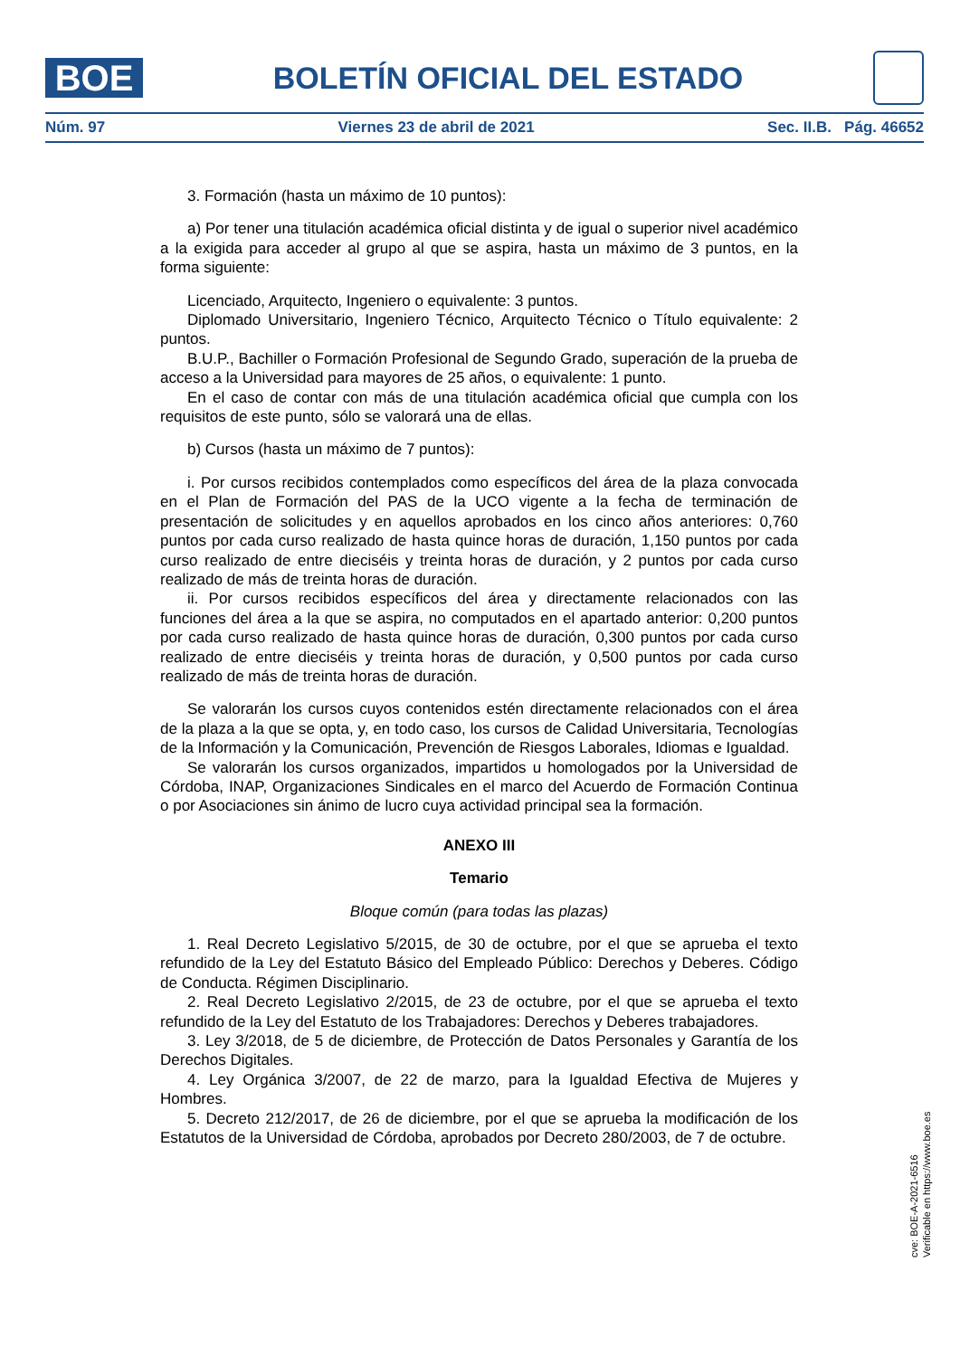BOE
BOLETÍN OFICIAL DEL ESTADO
Núm. 97 Viernes 23 de abril de 2021 Sec. II.B. Pág. 46652
3. Formación (hasta un máximo de 10 puntos):
a) Por tener una titulación académica oficial distinta y de igual o superior nivel académico a la exigida para acceder al grupo al que se aspira, hasta un máximo de 3 puntos, en la forma siguiente:
Licenciado, Arquitecto, Ingeniero o equivalente: 3 puntos.
Diplomado Universitario, Ingeniero Técnico, Arquitecto Técnico o Título equivalente: 2 puntos.
B.U.P., Bachiller o Formación Profesional de Segundo Grado, superación de la prueba de acceso a la Universidad para mayores de 25 años, o equivalente: 1 punto.
En el caso de contar con más de una titulación académica oficial que cumpla con los requisitos de este punto, sólo se valorará una de ellas.
b) Cursos (hasta un máximo de 7 puntos):
i. Por cursos recibidos contemplados como específicos del área de la plaza convocada en el Plan de Formación del PAS de la UCO vigente a la fecha de terminación de presentación de solicitudes y en aquellos aprobados en los cinco años anteriores: 0,760 puntos por cada curso realizado de hasta quince horas de duración, 1,150 puntos por cada curso realizado de entre dieciséis y treinta horas de duración, y 2 puntos por cada curso realizado de más de treinta horas de duración.
ii. Por cursos recibidos específicos del área y directamente relacionados con las funciones del área a la que se aspira, no computados en el apartado anterior: 0,200 puntos por cada curso realizado de hasta quince horas de duración, 0,300 puntos por cada curso realizado de entre dieciséis y treinta horas de duración, y 0,500 puntos por cada curso realizado de más de treinta horas de duración.
Se valorarán los cursos cuyos contenidos estén directamente relacionados con el área de la plaza a la que se opta, y, en todo caso, los cursos de Calidad Universitaria, Tecnologías de la Información y la Comunicación, Prevención de Riesgos Laborales, Idiomas e Igualdad.
Se valorarán los cursos organizados, impartidos u homologados por la Universidad de Córdoba, INAP, Organizaciones Sindicales en el marco del Acuerdo de Formación Continua o por Asociaciones sin ánimo de lucro cuya actividad principal sea la formación.
ANEXO III
Temario
Bloque común (para todas las plazas)
1. Real Decreto Legislativo 5/2015, de 30 de octubre, por el que se aprueba el texto refundido de la Ley del Estatuto Básico del Empleado Público: Derechos y Deberes. Código de Conducta. Régimen Disciplinario.
2. Real Decreto Legislativo 2/2015, de 23 de octubre, por el que se aprueba el texto refundido de la Ley del Estatuto de los Trabajadores: Derechos y Deberes trabajadores.
3. Ley 3/2018, de 5 de diciembre, de Protección de Datos Personales y Garantía de los Derechos Digitales.
4. Ley Orgánica 3/2007, de 22 de marzo, para la Igualdad Efectiva de Mujeres y Hombres.
5. Decreto 212/2017, de 26 de diciembre, por el que se aprueba la modificación de los Estatutos de la Universidad de Córdoba, aprobados por Decreto 280/2003, de 7 de octubre.
cve: BOE-A-2021-6516
Verificable en https://www.boe.es